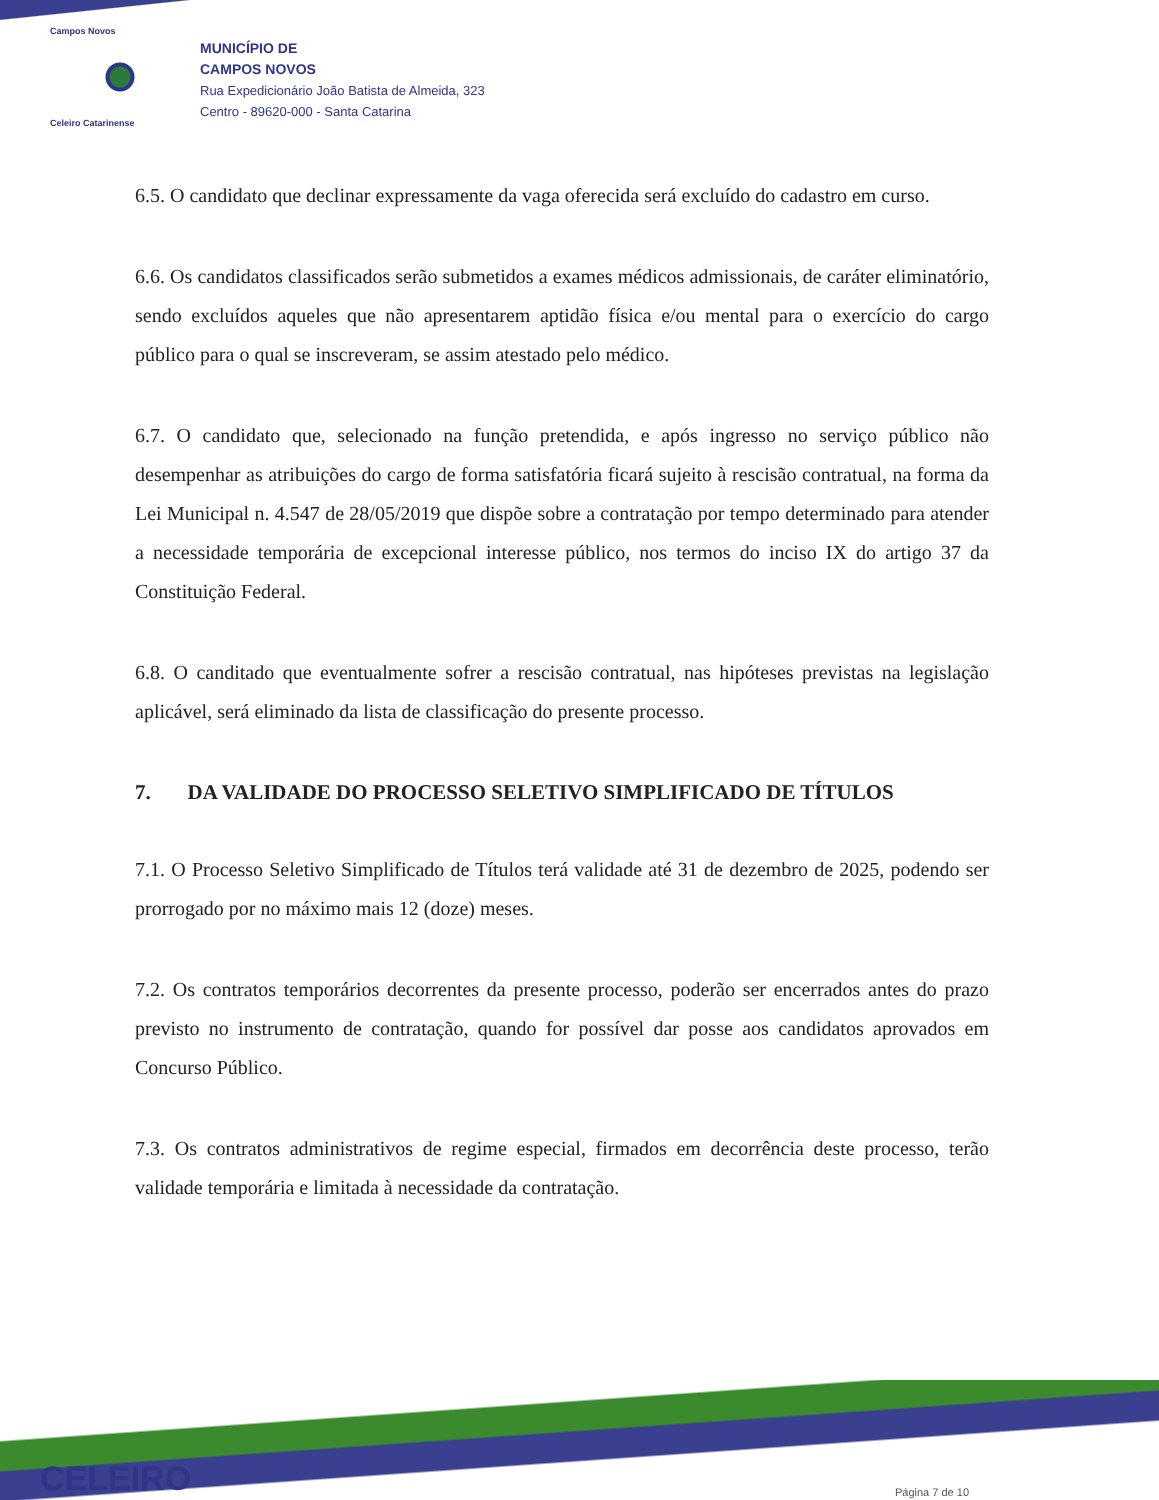Campos Novos
Celeiro Catarinense
MUNICÍPIO DE
CAMPOS NOVOS
Rua Expedicionário João Batista de Almeida, 323
Centro - 89620-000 - Santa Catarina
6.5. O candidato que declinar expressamente da vaga oferecida será excluído do cadastro em curso.
6.6. Os candidatos classificados serão submetidos a exames médicos admissionais, de caráter eliminatório, sendo excluídos aqueles que não apresentarem aptidão física e/ou mental para o exercício do cargo público para o qual se inscreveram, se assim atestado pelo médico.
6.7. O candidato que, selecionado na função pretendida, e após ingresso no serviço público não desempenhar as atribuições do cargo de forma satisfatória ficará sujeito à rescisão contratual, na forma da Lei Municipal n. 4.547 de 28/05/2019 que dispõe sobre a contratação por tempo determinado para atender a necessidade temporária de excepcional interesse público, nos termos do inciso IX do artigo 37 da Constituição Federal.
6.8. O canditado que eventualmente sofrer a rescisão contratual, nas hipóteses previstas na legislação aplicável, será eliminado da lista de classificação do presente processo.
7. DA VALIDADE DO PROCESSO SELETIVO SIMPLIFICADO DE TÍTULOS
7.1. O Processo Seletivo Simplificado de Títulos terá validade até 31 de dezembro de 2025, podendo ser prorrogado por no máximo mais 12 (doze) meses.
7.2. Os contratos temporários decorrentes da presente processo, poderão ser encerrados antes do prazo previsto no instrumento de contratação, quando for possível dar posse aos candidatos aprovados em Concurso Público.
7.3. Os contratos administrativos de regime especial, firmados em decorrência deste processo, terão validade temporária e limitada à necessidade da contratação.
CELEIRO Página 7 de 10